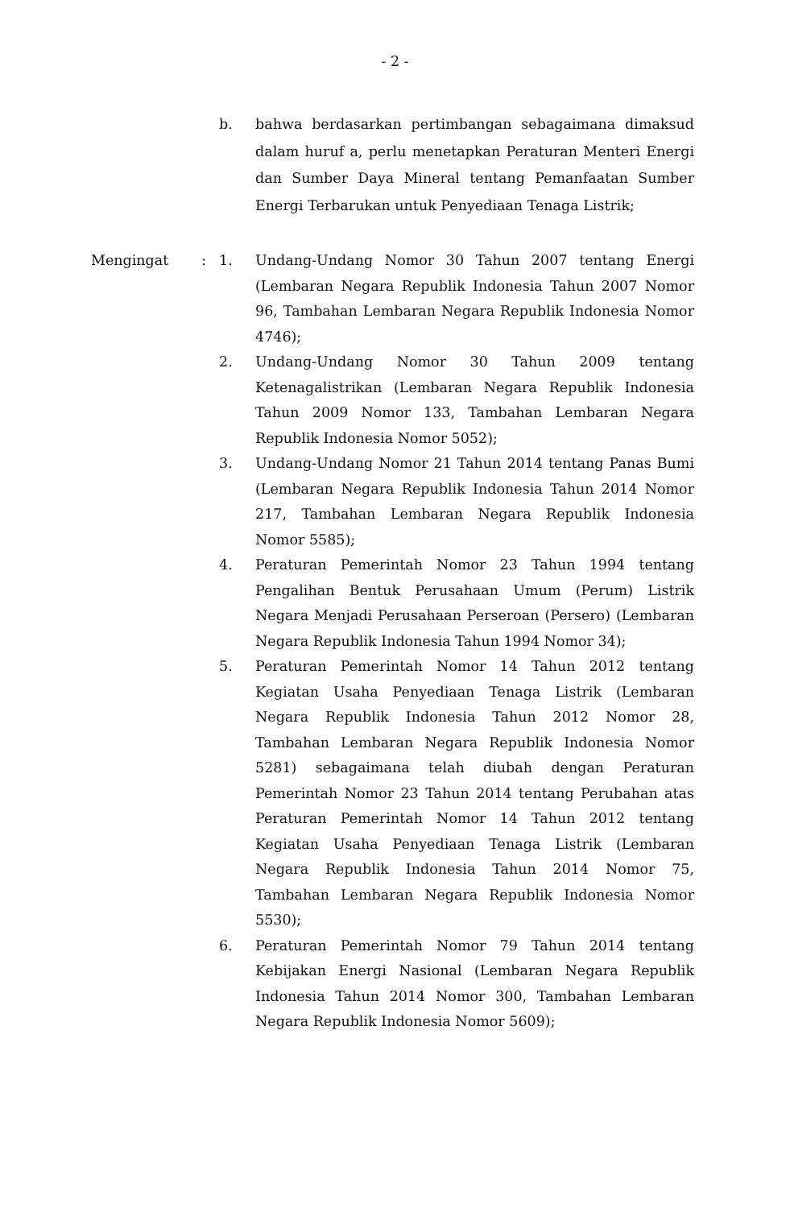- 2 -
b.
bahwa berdasarkan pertimbangan sebagaimana dimaksud dalam huruf a, perlu menetapkan Peraturan Menteri Energi dan Sumber Daya Mineral tentang Pemanfaatan Sumber Energi Terbarukan untuk Penyediaan Tenaga Listrik;
Mengingat : 1.
Undang-Undang Nomor 30 Tahun 2007 tentang Energi (Lembaran Negara Republik Indonesia Tahun 2007 Nomor 96, Tambahan Lembaran Negara Republik Indonesia Nomor 4746);
2.
Undang-Undang Nomor 30 Tahun 2009 tentang Ketenagalistrikan (Lembaran Negara Republik Indonesia Tahun 2009 Nomor 133, Tambahan Lembaran Negara Republik Indonesia Nomor 5052);
3.
Undang-Undang Nomor 21 Tahun 2014 tentang Panas Bumi (Lembaran Negara Republik Indonesia Tahun 2014 Nomor 217, Tambahan Lembaran Negara Republik Indonesia Nomor 5585);
4.
Peraturan Pemerintah Nomor 23 Tahun 1994 tentang Pengalihan Bentuk Perusahaan Umum (Perum) Listrik Negara Menjadi Perusahaan Perseroan (Persero) (Lembaran Negara Republik Indonesia Tahun 1994 Nomor 34);
5.
Peraturan Pemerintah Nomor 14 Tahun 2012 tentang Kegiatan Usaha Penyediaan Tenaga Listrik (Lembaran Negara Republik Indonesia Tahun 2012 Nomor 28, Tambahan Lembaran Negara Republik Indonesia Nomor 5281) sebagaimana telah diubah dengan Peraturan Pemerintah Nomor 23 Tahun 2014 tentang Perubahan atas Peraturan Pemerintah Nomor 14 Tahun 2012 tentang Kegiatan Usaha Penyediaan Tenaga Listrik (Lembaran Negara Republik Indonesia Tahun 2014 Nomor 75, Tambahan Lembaran Negara Republik Indonesia Nomor 5530);
6.
Peraturan Pemerintah Nomor 79 Tahun 2014 tentang Kebijakan Energi Nasional (Lembaran Negara Republik Indonesia Tahun 2014 Nomor 300, Tambahan Lembaran Negara Republik Indonesia Nomor 5609);